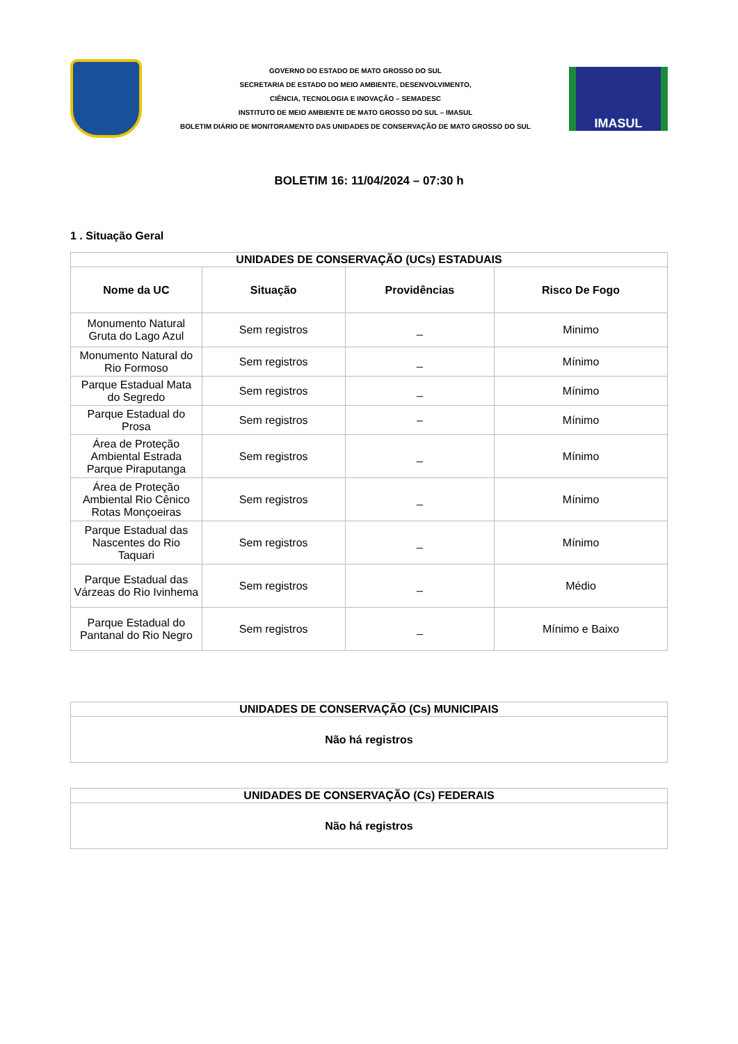GOVERNO DO ESTADO DE MATO GROSSO DO SUL
SECRETARIA DE ESTADO DO MEIO AMBIENTE, DESENVOLVIMENTO,
CIÊNCIA, TECNOLOGIA E INOVAÇÃO – SEMADESC
INSTITUTO DE MEIO AMBIENTE DE MATO GROSSO DO SUL – IMASUL
BOLETIM DIÁRIO DE MONITORAMENTO DAS UNIDADES DE CONSERVAÇÃO DE MATO GROSSO DO SUL
IMASUL
BOLETIM 16: 11/04/2024 – 07:30 h
1 . Situação Geral
| UNIDADES DE CONSERVAÇÃO (UCs) ESTADUAIS | | | |
| --- | --- | --- | --- |
| Nome da UC | Situação | Providências | Risco De Fogo |
| Monumento Natural Gruta do Lago Azul | Sem registros | _ | Minimo |
| Monumento Natural do Rio Formoso | Sem registros | _ | Mínimo |
| Parque Estadual Mata do Segredo | Sem registros | _ | Mínimo |
| Parque Estadual do Prosa | Sem registros | – | Mínimo |
| Área de Proteção Ambiental Estrada Parque Piraputanga | Sem registros | _ | Mínimo |
| Área de Proteção Ambiental Rio Cênico Rotas Monçoeiras | Sem registros | _ | Mínimo |
| Parque Estadual das Nascentes do Rio Taquari | Sem registros | _ | Mínimo |
| Parque Estadual das Várzeas do Rio Ivinhema | Sem registros | _ | Médio |
| Parque Estadual do Pantanal do Rio Negro | Sem registros | _ | Mínimo e Baixo |
| UNIDADES DE CONSERVAÇÃO (Cs) MUNICIPAIS |
| --- |
| Não há registros |
| UNIDADES DE CONSERVAÇÃO (Cs) FEDERAIS |
| --- |
| Não há registros |